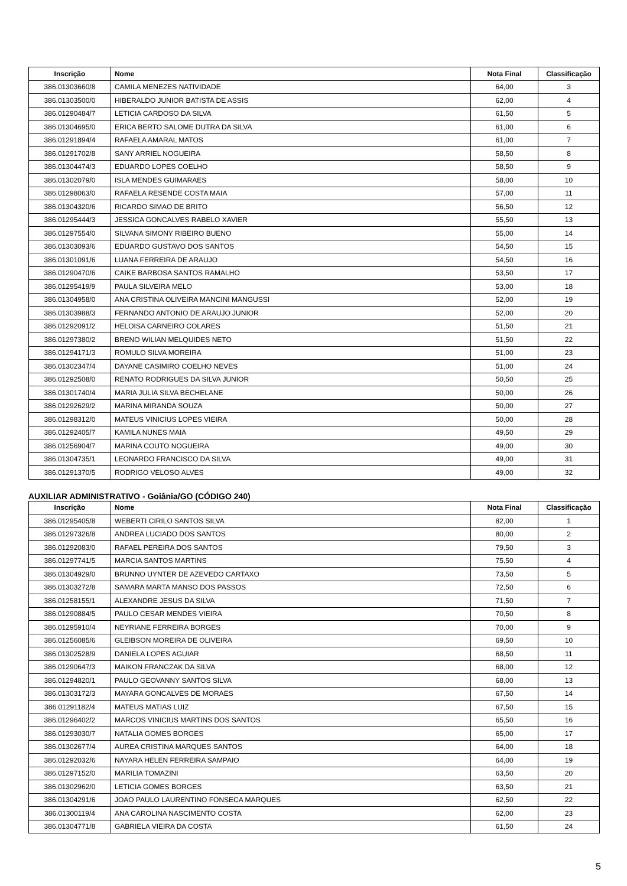| Inscrição | Nome | Nota Final | Classificação |
| --- | --- | --- | --- |
| 386.01303660/8 | CAMILA MENEZES NATIVIDADE | 64,00 | 3 |
| 386.01303500/0 | HIBERALDO JUNIOR BATISTA DE ASSIS | 62,00 | 4 |
| 386.01290484/7 | LETICIA CARDOSO DA SILVA | 61,50 | 5 |
| 386.01304695/0 | ERICA BERTO SALOME DUTRA DA SILVA | 61,00 | 6 |
| 386.01291894/4 | RAFAELA AMARAL MATOS | 61,00 | 7 |
| 386.01291702/8 | SANY ARRIEL NOGUEIRA | 58,50 | 8 |
| 386.01304474/3 | EDUARDO LOPES COELHO | 58,50 | 9 |
| 386.01302079/0 | ISLA MENDES GUIMARAES | 58,00 | 10 |
| 386.01298063/0 | RAFAELA RESENDE COSTA MAIA | 57,00 | 11 |
| 386.01304320/6 | RICARDO SIMAO DE BRITO | 56,50 | 12 |
| 386.01295444/3 | JESSICA GONCALVES RABELO XAVIER | 55,50 | 13 |
| 386.01297554/0 | SILVANA SIMONY RIBEIRO BUENO | 55,00 | 14 |
| 386.01303093/6 | EDUARDO GUSTAVO DOS SANTOS | 54,50 | 15 |
| 386.01301091/6 | LUANA FERREIRA DE ARAUJO | 54,50 | 16 |
| 386.01290470/6 | CAIKE BARBOSA SANTOS RAMALHO | 53,50 | 17 |
| 386.01295419/9 | PAULA SILVEIRA MELO | 53,00 | 18 |
| 386.01304958/0 | ANA CRISTINA OLIVEIRA MANCINI MANGUSSI | 52,00 | 19 |
| 386.01303988/3 | FERNANDO ANTONIO DE ARAUJO JUNIOR | 52,00 | 20 |
| 386.01292091/2 | HELOISA CARNEIRO COLARES | 51,50 | 21 |
| 386.01297380/2 | BRENO WILIAN MELQUIDES NETO | 51,50 | 22 |
| 386.01294171/3 | ROMULO SILVA MOREIRA | 51,00 | 23 |
| 386.01302347/4 | DAYANE CASIMIRO COELHO NEVES | 51,00 | 24 |
| 386.01292508/0 | RENATO RODRIGUES DA SILVA JUNIOR | 50,50 | 25 |
| 386.01301740/4 | MARIA JULIA SILVA BECHELANE | 50,00 | 26 |
| 386.01292629/2 | MARINA MIRANDA SOUZA | 50,00 | 27 |
| 386.01298312/0 | MATEUS VINICIUS LOPES VIEIRA | 50,00 | 28 |
| 386.01292405/7 | KAMILA NUNES MAIA | 49,50 | 29 |
| 386.01256904/7 | MARINA COUTO NOGUEIRA | 49,00 | 30 |
| 386.01304735/1 | LEONARDO FRANCISCO DA SILVA | 49,00 | 31 |
| 386.01291370/5 | RODRIGO VELOSO ALVES | 49,00 | 32 |
AUXILIAR ADMINISTRATIVO - Goiânia/GO (CÓDIGO 240)
| Inscrição | Nome | Nota Final | Classificação |
| --- | --- | --- | --- |
| 386.01295405/8 | WEBERTI CIRILO SANTOS SILVA | 82,00 | 1 |
| 386.01297326/8 | ANDREA LUCIADO DOS SANTOS | 80,00 | 2 |
| 386.01292083/0 | RAFAEL PEREIRA DOS SANTOS | 79,50 | 3 |
| 386.01297741/5 | MARCIA SANTOS MARTINS | 75,50 | 4 |
| 386.01304929/0 | BRUNNO UYNTER DE AZEVEDO CARTAXO | 73,50 | 5 |
| 386.01303272/8 | SAMARA MARTA MANSO DOS PASSOS | 72,50 | 6 |
| 386.01258155/1 | ALEXANDRE JESUS DA SILVA | 71,50 | 7 |
| 386.01290884/5 | PAULO CESAR MENDES VIEIRA | 70,50 | 8 |
| 386.01295910/4 | NEYRIANE FERREIRA BORGES | 70,00 | 9 |
| 386.01256085/6 | GLEIBSON MOREIRA DE OLIVEIRA | 69,50 | 10 |
| 386.01302528/9 | DANIELA LOPES AGUIAR | 68,50 | 11 |
| 386.01290647/3 | MAIKON FRANCZAK DA SILVA | 68,00 | 12 |
| 386.01294820/1 | PAULO GEOVANNY SANTOS SILVA | 68,00 | 13 |
| 386.01303172/3 | MAYARA GONCALVES DE MORAES | 67,50 | 14 |
| 386.01291182/4 | MATEUS MATIAS LUIZ | 67,50 | 15 |
| 386.01296402/2 | MARCOS VINICIUS MARTINS DOS SANTOS | 65,50 | 16 |
| 386.01293030/7 | NATALIA GOMES BORGES | 65,00 | 17 |
| 386.01302677/4 | AUREA CRISTINA MARQUES SANTOS | 64,00 | 18 |
| 386.01292032/6 | NAYARA HELEN FERREIRA SAMPAIO | 64,00 | 19 |
| 386.01297152/0 | MARILIA TOMAZINI | 63,50 | 20 |
| 386.01302962/0 | LETICIA GOMES BORGES | 63,50 | 21 |
| 386.01304291/6 | JOAO PAULO LAURENTINO FONSECA MARQUES | 62,50 | 22 |
| 386.01300119/4 | ANA CAROLINA NASCIMENTO COSTA | 62,00 | 23 |
| 386.01304771/8 | GABRIELA VIEIRA DA COSTA | 61,50 | 24 |
5